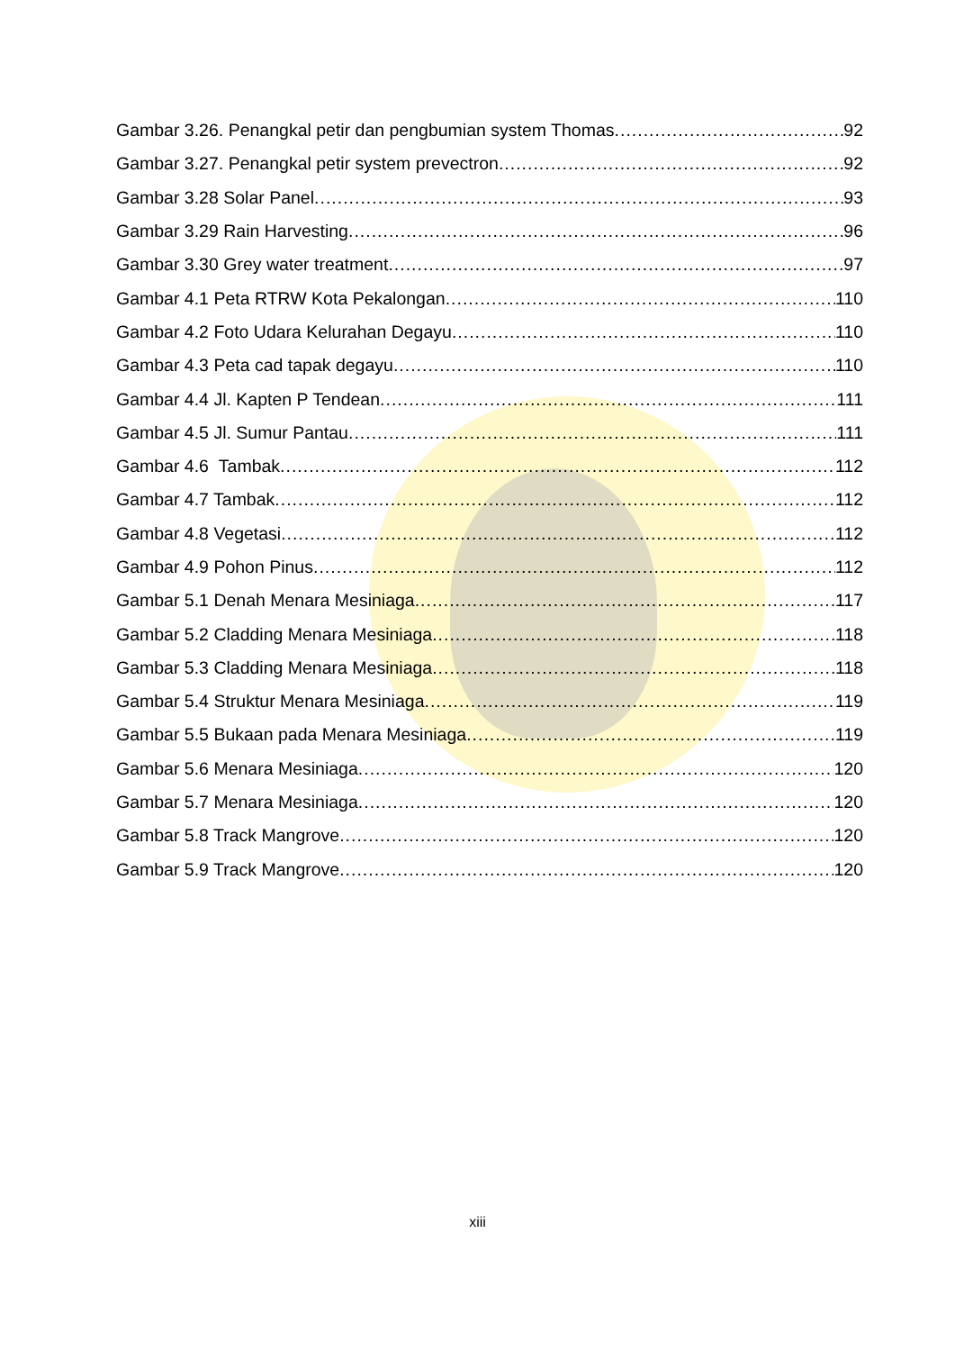Gambar 3.26. Penangkal petir dan pengbumian system Thomas 92
Gambar 3.27. Penangkal petir system prevectron 92
Gambar 3.28 Solar Panel 93
Gambar 3.29 Rain Harvesting 96
Gambar 3.30 Grey water treatment 97
Gambar 4.1 Peta RTRW Kota Pekalongan 110
Gambar 4.2 Foto Udara Kelurahan Degayu 110
Gambar 4.3 Peta cad tapak degayu 110
Gambar 4.4 Jl. Kapten P Tendean 111
Gambar 4.5 Jl. Sumur Pantau 111
Gambar 4.6 Tambak 112
Gambar 4.7 Tambak 112
Gambar 4.8 Vegetasi 112
Gambar 4.9 Pohon Pinus 112
Gambar 5.1 Denah Menara Mesiniaga 117
Gambar 5.2 Cladding Menara Mesiniaga 118
Gambar 5.3 Cladding Menara Mesiniaga 118
Gambar 5.4 Struktur Menara Mesiniaga 119
Gambar 5.5 Bukaan pada Menara Mesiniaga 119
Gambar 5.6 Menara Mesiniaga 120
Gambar 5.7 Menara Mesiniaga 120
Gambar 5.8 Track Mangrove 120
Gambar 5.9 Track Mangrove 120
xiii